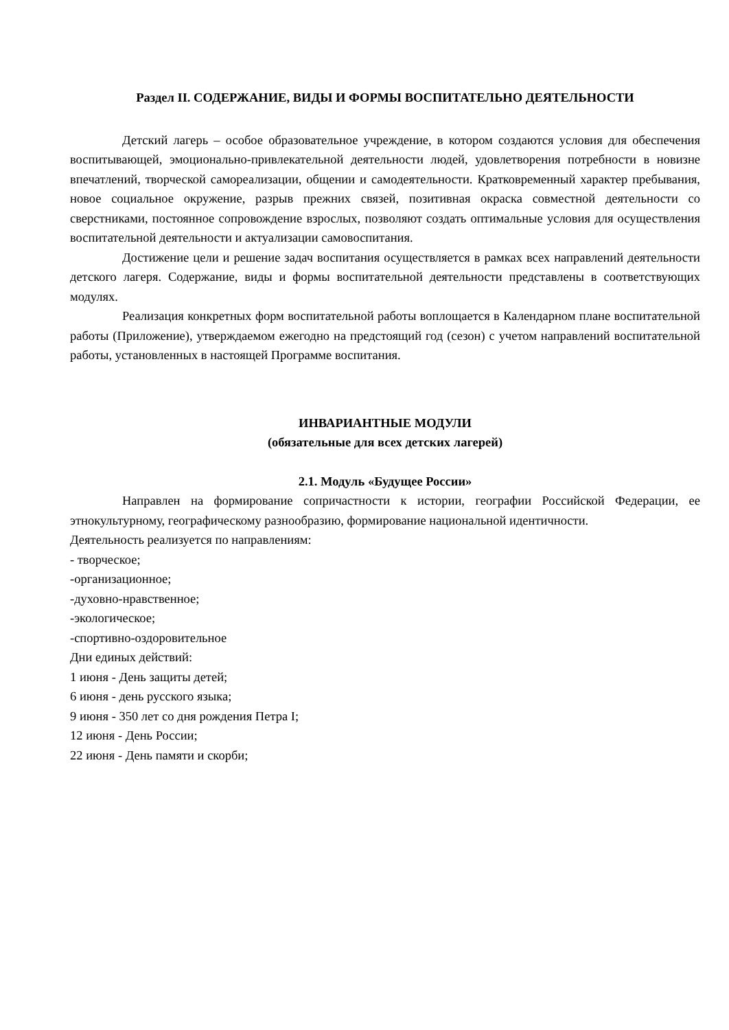Раздел II. СОДЕРЖАНИЕ, ВИДЫ И ФОРМЫ ВОСПИТАТЕЛЬНО ДЕЯТЕЛЬНОСТИ
Детский лагерь – особое образовательное учреждение, в котором создаются условия для обеспечения воспитывающей, эмоционально-привлекательной деятельности людей, удовлетворения потребности в новизне впечатлений, творческой самореализации, общении и самодеятельности. Кратковременный характер пребывания, новое социальное окружение, разрыв прежних связей, позитивная окраска совместной деятельности со сверстниками, постоянное сопровождение взрослых, позволяют создать оптимальные условия для осуществления воспитательной деятельности и актуализации самовоспитания.
Достижение цели и решение задач воспитания осуществляется в рамках всех направлений деятельности детского лагеря. Содержание, виды и формы воспитательной деятельности представлены в соответствующих модулях.
Реализация конкретных форм воспитательной работы воплощается в Календарном плане воспитательной работы (Приложение), утверждаемом ежегодно на предстоящий год (сезон) с учетом направлений воспитательной работы, установленных в настоящей Программе воспитания.
ИНВАРИАНТНЫЕ МОДУЛИ
(обязательные для всех детских лагерей)
2.1. Модуль «Будущее России»
Направлен на формирование сопричастности к истории, географии Российской Федерации, ее этнокультурному, географическому разнообразию, формирование национальной идентичности.
Деятельность реализуется по направлениям:
- творческое;
-организационное;
-духовно-нравственное;
-экологическое;
-спортивно-оздоровительное
Дни единых действий:
1 июня - День защиты детей;
6 июня - день русского языка;
9 июня - 350 лет со дня рождения Петра I;
12 июня - День России;
22 июня - День памяти и скорби;